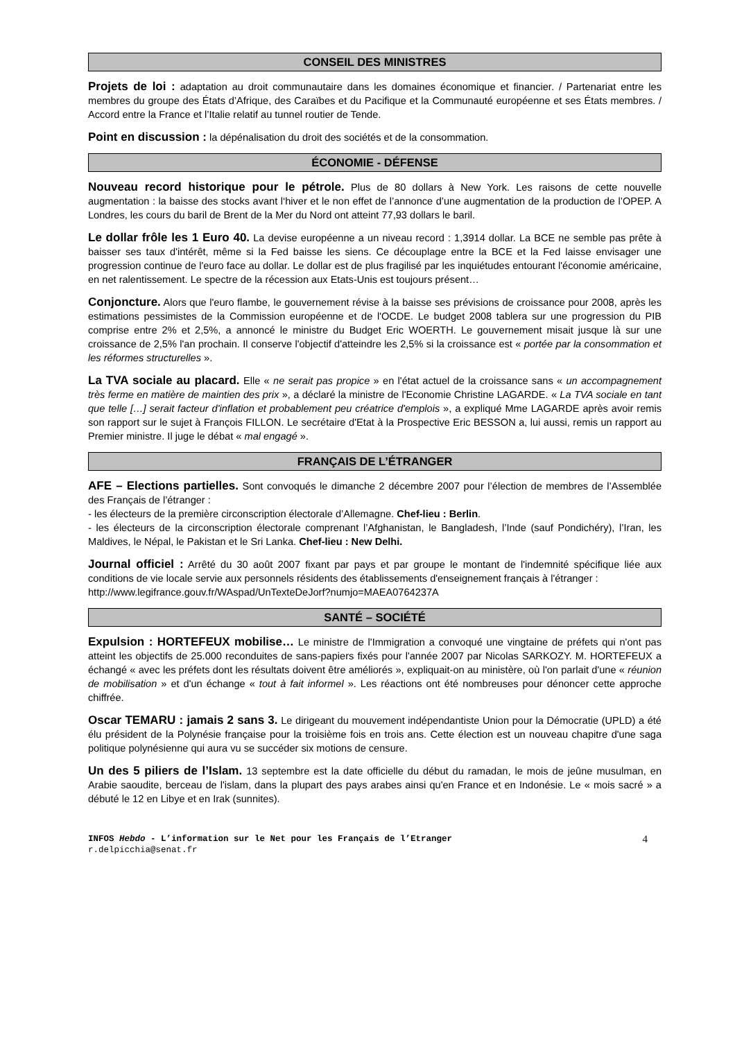CONSEIL DES MINISTRES
Projets de loi : adaptation au droit communautaire dans les domaines économique et financier. / Partenariat entre les membres du groupe des États d’Afrique, des Caraïbes et du Pacifique et la Communauté européenne et ses États membres. / Accord entre la France et l’Italie relatif au tunnel routier de Tende.
Point en discussion : la dépénalisation du droit des sociétés et de la consommation.
ÉCONOMIE - DÉFENSE
Nouveau record historique pour le pétrole. Plus de 80 dollars à New York. Les raisons de cette nouvelle augmentation : la baisse des stocks avant l‘hiver et le non effet de l’annonce d’une augmentation de la production de l’OPEP. A Londres, les cours du baril de Brent de la Mer du Nord ont atteint 77,93 dollars le baril.
Le dollar frôle les 1 Euro 40. La devise européenne a un niveau record : 1,3914 dollar. La BCE ne semble pas prête à baisser ses taux d'intérêt, même si la Fed baisse les siens. Ce découplage entre la BCE et la Fed laisse envisager une progression continue de l'euro face au dollar. Le dollar est de plus fragilisé par les inquiétudes entourant l'économie américaine, en net ralentissement. Le spectre de la récession aux Etats-Unis est toujours présent…
Conjoncture. Alors que l'euro flambe, le gouvernement révise à la baisse ses prévisions de croissance pour 2008, après les estimations pessimistes de la Commission européenne et de l'OCDE. Le budget 2008 tablera sur une progression du PIB comprise entre 2% et 2,5%, a annoncé le ministre du Budget Eric WOERTH. Le gouvernement misait jusque là sur une croissance de 2,5% l'an prochain. Il conserve l'objectif d'atteindre les 2,5% si la croissance est « portée par la consommation et les réformes structurelles ».
La TVA sociale au placard. Elle « ne serait pas propice » en l'état actuel de la croissance sans « un accompagnement très ferme en matière de maintien des prix », a déclaré la ministre de l'Economie Christine LAGARDE. « La TVA sociale en tant que telle […] serait facteur d'inflation et probablement peu créatrice d'emplois », a expliqué Mme LAGARDE après avoir remis son rapport sur le sujet à François FILLON. Le secrétaire d'Etat à la Prospective Eric BESSON a, lui aussi, remis un rapport au Premier ministre. Il juge le débat « mal engagé ».
FRANÇAIS DE L’ÉTRANGER
AFE – Elections partielles. Sont convoqués le dimanche 2 décembre 2007 pour l’élection de membres de l’Assemblée des Français de l’étranger :
- les électeurs de la première circonscription électorale d’Allemagne. Chef-lieu : Berlin.
- les électeurs de la circonscription électorale comprenant l’Afghanistan, le Bangladesh, l’Inde (sauf Pondichéry), l’Iran, les Maldives, le Népal, le Pakistan et le Sri Lanka. Chef-lieu : New Delhi.
Journal officiel : Arrêté du 30 août 2007 fixant par pays et par groupe le montant de l'indemnité spécifique liée aux conditions de vie locale servie aux personnels résidents des établissements d'enseignement français à l'étranger :
http://www.legifrance.gouv.fr/WAspad/UnTexteDeJorf?numjo=MAEA0764237A
SANTÉ – SOCIÉTÉ
Expulsion : HORTEFEUX mobilise… Le ministre de l'Immigration a convoqué une vingtaine de préfets qui n'ont pas atteint les objectifs de 25.000 reconduites de sans-papiers fixés pour l'année 2007 par Nicolas SARKOZY. M. HORTEFEUX a échangé « avec les préfets dont les résultats doivent être améliorés », expliquait-on au ministère, où l'on parlait d'une « réunion de mobilisation » et d'un échange « tout à fait informel ». Les réactions ont été nombreuses pour dénoncer cette approche chiffrée.
Oscar TEMARU : jamais 2 sans 3. Le dirigeant du mouvement indépendantiste Union pour la Démocratie (UPLD) a été élu président de la Polynésie française pour la troisième fois en trois ans. Cette élection est un nouveau chapitre d'une saga politique polynésienne qui aura vu se succéder six motions de censure.
Un des 5 piliers de l’Islam. 13 septembre est la date officielle du début du ramadan, le mois de jeûne musulman, en Arabie saoudite, berceau de l'islam, dans la plupart des pays arabes ainsi qu'en France et en Indonésie. Le « mois sacré » a débuté le 12 en Libye et en Irak (sunnites).
INFOS Hebdo - L’information sur le Net pour les Français de l’Etranger
r.delpicchia@senat.fr
4